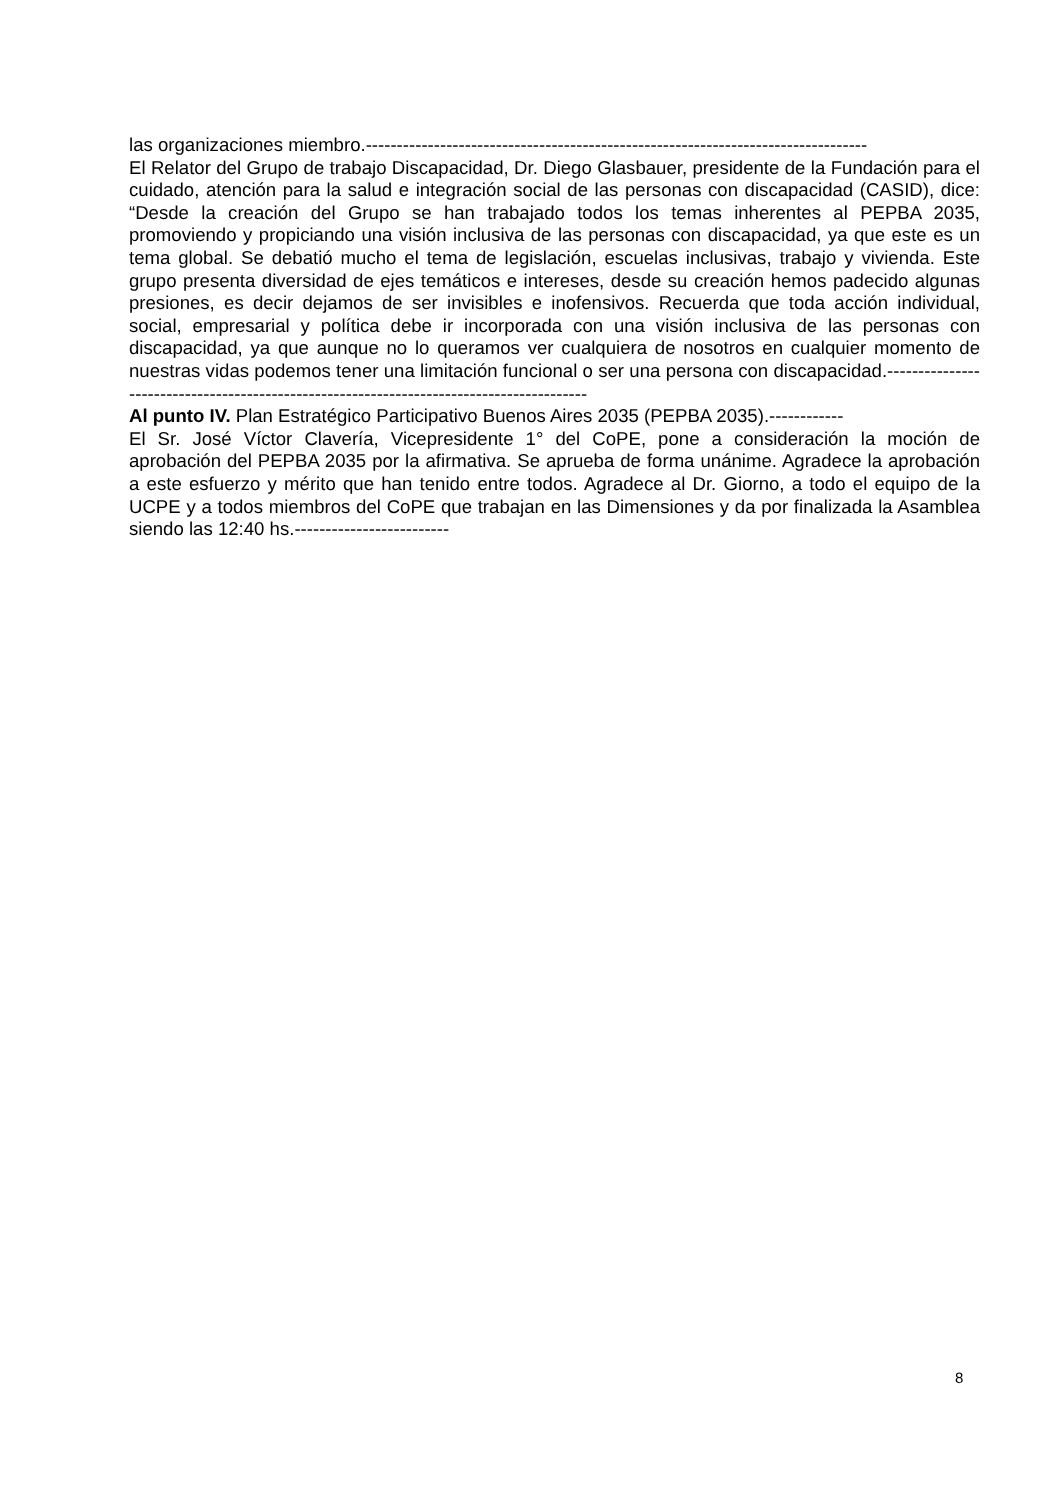las organizaciones miembro.---------------------------------------------------------------------------------
El Relator del Grupo de trabajo Discapacidad, Dr. Diego Glasbauer, presidente de la Fundación para el cuidado, atención para la salud e integración social de las personas con discapacidad (CASID), dice: “Desde la creación del Grupo se han trabajado todos los temas inherentes al PEPBA 2035, promoviendo y propiciando una visión inclusiva de las personas con discapacidad, ya que este es un tema global. Se debatió mucho el tema de legislación, escuelas inclusivas, trabajo y vivienda. Este grupo presenta diversidad de ejes temáticos e intereses, desde su creación hemos padecido algunas presiones, es decir dejamos de ser invisibles e inofensivos. Recuerda que toda acción individual, social, empresarial y política debe ir incorporada con una visión inclusiva de las personas con discapacidad, ya que aunque no lo queramos ver cualquiera de nosotros en cualquier momento de nuestras vidas podemos tener una limitación funcional o ser una persona con discapacidad.-----------------------------------------------------------------------------------------
Al punto IV. Plan Estratégico Participativo Buenos Aires 2035 (PEPBA 2035).------------
El Sr. José Víctor Clavería, Vicepresidente 1° del CoPE, pone a consideración la moción de aprobación del PEPBA 2035 por la afirmativa. Se aprueba de forma unánime. Agradece la aprobación a este esfuerzo y mérito que han tenido entre todos. Agradece al Dr. Giorno, a todo el equipo de la UCPE y a todos miembros del CoPE que trabajan en las Dimensiones y da por finalizada la Asamblea siendo las 12:40 hs.-------------------------
8